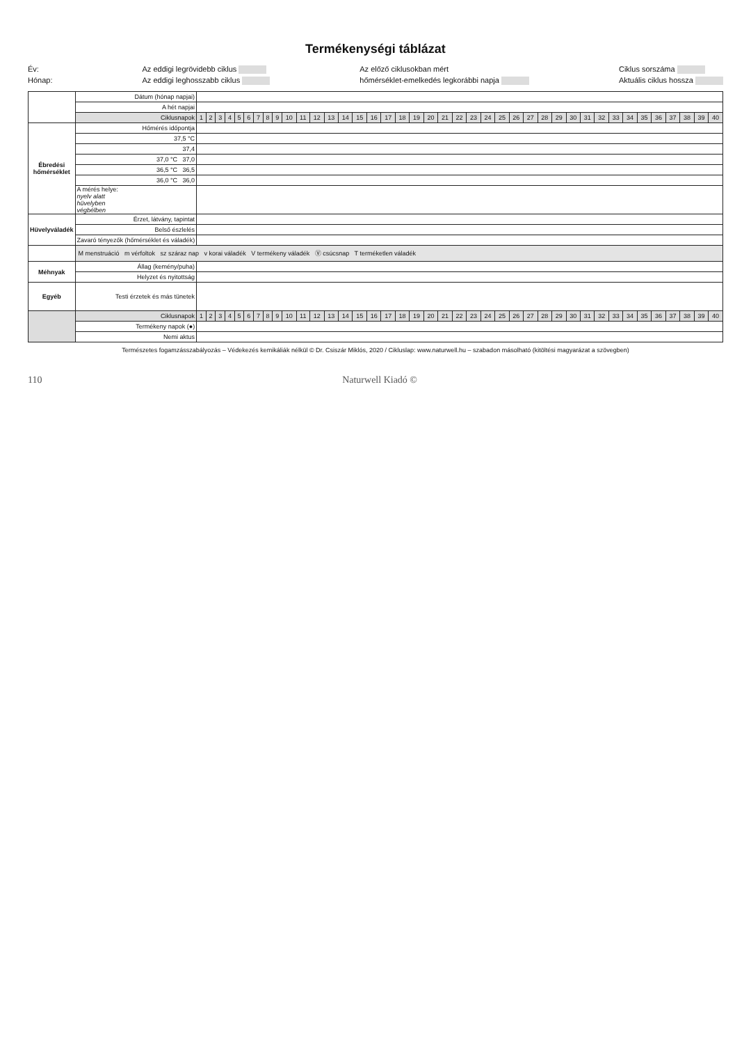Termékenységi táblázat
Év:
Hónap:
Az eddigi legrövidebb ciklus
Az eddigi leghosszabb ciklus
Az előző ciklusokban mért
hőmérséklet-emelkedés legkorábbi napja
Ciklus sorszáma
Aktuális ciklus hossza
| | Dátum (hónap napjai) | | | | | | | | | | | | | | | | | | | | | | | | | | | | | | | | | | | | | | | | |
| | A hét napjai | | | | | | | | | | | | | | | | | | | | | | | | | | | | | | | | | | | | | | | | |
| | Ciklusnapok | 1 | 2 | 3 | 4 | 5 | 6 | 7 | 8 | 9 | 10 | 11 | 12 | 13 | 14 | 15 | 16 | 17 | 18 | 19 | 20 | 21 | 22 | 23 | 24 | 25 | 26 | 27 | 28 | 29 | 30 | 31 | 32 | 33 | 34 | 35 | 36 | 37 | 38 | 39 | 40 |
| Ébredési hőmérséklet | Hőmérés időpontja | | | | | | | | | | | | | | | | | | | | | | | | | | | | | | | | | | | | | | | | |
| | 37,5 °C | | | | | | | | | | | | | | | | | | | | | | | | | | | | | | | | | | | | | | | | |
| | 37,4 | | | | | | | | | | | | | | | | | | | | | | | | | | | | | | | | | | | | | | | | |
| | 37,0 °C 37,0 | | | | | | | | | | | | | | | | | | | | | | | | | | | | | | | | | | | | | | | | |
| | 36,5 °C 36,5 | | | | | | | | | | | | | | | | | | | | | | | | | | | | | | | | | | | | | | | | |
| | 36,0 °C 36,0 | | | | | | | | | | | | | | | | | | | | | | | | | | | | | | | | | | | | | | | | |
| | A mérés helye: nyelv alatt hüvelyben végbélben | | | | | | | | | | | | | | | | | | | | | | | | | | | | | | | | | | | | | | | | |
| Hüvelyváladék | Érzet, látvány, tapintat | | | | | | | | | | | | | | | | | | | | | | | | | | | | | | | | | | | | | | | | |
| | Belső észlelés | | | | | | | | | | | | | | | | | | | | | | | | | | | | | | | | | | | | | | | | |
| | Zavaró tényezők (hőmérséklet és váladék) | | | | | | | | | | | | | | | | | | | | | | | | | | | | | | | | | | | | | | | | |
| | M menstruáció m vérfoltok sz száraz nap v korai váladék V termékeny váladék Ⓥ csúcsnap T terméketlen váladék | | | | | | | | | | | | | | | | | | | | | | | | | | | | | | | | | | | | | | | | |
| Méhnyak | Állag (kemény/puha) | | | | | | | | | | | | | | | | | | | | | | | | | | | | | | | | | | | | | | | | |
| | Helyzet és nyitottság | | | | | | | | | | | | | | | | | | | | | | | | | | | | | | | | | | | | | | | | |
| Egyéb | Testi érzetek és más tünetek | | | | | | | | | | | | | | | | | | | | | | | | | | | | | | | | | | | | | | | | |
| | Ciklusnapok | 1 | 2 | 3 | 4 | 5 | 6 | 7 | 8 | 9 | 10 | 11 | 12 | 13 | 14 | 15 | 16 | 17 | 18 | 19 | 20 | 21 | 22 | 23 | 24 | 25 | 26 | 27 | 28 | 29 | 30 | 31 | 32 | 33 | 34 | 35 | 36 | 37 | 38 | 39 | 40 |
| | Termékeny napok (●) | | | | | | | | | | | | | | | | | | | | | | | | | | | | | | | | | | | | | | | | |
| | Nemi aktus | | | | | | | | | | | | | | | | | | | | | | | | | | | | | | | | | | | | | | | | |
Természetes fogamzásszabályozás – Védekezés kemikáliák nélkül © Dr. Csiszár Miklós, 2020 / Cikluslap: www.naturwell.hu – szabadon másolható (kitöltési magyarázat a szövegben)
110 Naturwell Kiadó ©